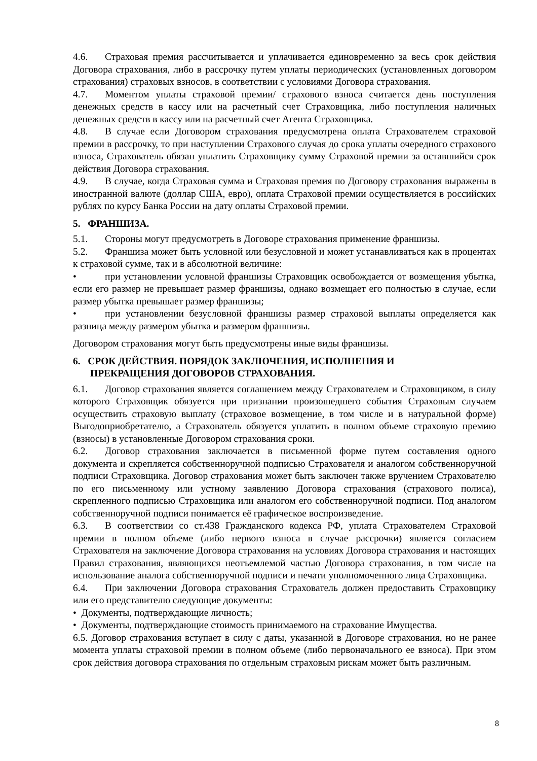4.6. Страховая премия рассчитывается и уплачивается единовременно за весь срок действия Договора страхования, либо в рассрочку путем уплаты периодических (установленных договором страхования) страховых взносов, в соответствии с условиями Договора страхования.
4.7. Моментом уплаты страховой премии/ страхового взноса считается день поступления денежных средств в кассу или на расчетный счет Страховщика, либо поступления наличных денежных средств в кассу или на расчетный счет Агента Страховщика.
4.8. В случае если Договором страхования предусмотрена оплата Страхователем страховой премии в рассрочку, то при наступлении Страхового случая до срока уплаты очередного страхового взноса, Страхователь обязан уплатить Страховщику сумму Страховой премии за оставшийся срок действия Договора страхования.
4.9. В случае, когда Страховая сумма и Страховая премия по Договору страхования выражены в иностранной валюте (доллар США, евро), оплата Страховой премии осуществляется в российских рублях по курсу Банка России на дату оплаты Страховой премии.
5. ФРАНШИЗА.
5.1. Стороны могут предусмотреть в Договоре страхования применение франшизы.
5.2. Франшиза может быть условной или безусловной и может устанавливаться как в процентах к страховой сумме, так и в абсолютной величине:
• при установлении условной франшизы Страховщик освобождается от возмещения убытка, если его размер не превышает размер франшизы, однако возмещает его полностью в случае, если размер убытка превышает размер франшизы;
• при установлении безусловной франшизы размер страховой выплаты определяется как разница между размером убытка и размером франшизы.
Договором страхования могут быть предусмотрены иные виды франшизы.
6. СРОК ДЕЙСТВИЯ. ПОРЯДОК ЗАКЛЮЧЕНИЯ, ИСПОЛНЕНИЯ И
ПРЕКРАЩЕНИЯ ДОГОВОРОВ СТРАХОВАНИЯ.
6.1. Договор страхования является соглашением между Страхователем и Страховщиком, в силу которого Страховщик обязуется при признании произошедшего события Страховым случаем осуществить страховую выплату (страховое возмещение, в том числе и в натуральной форме) Выгодоприобретателю, а Страхователь обязуется уплатить в полном объеме страховую премию (взносы) в установленные Договором страхования сроки.
6.2. Договор страхования заключается в письменной форме путем составления одного документа и скрепляется собственноручной подписью Страхователя и аналогом собственноручной подписи Страховщика. Договор страхования может быть заключен также вручением Страхователю по его письменному или устному заявлению Договора страхования (страхового полиса), скрепленного подписью Страховщика или аналогом его собственноручной подписи. Под аналогом собственноручной подписи понимается её графическое воспроизведение.
6.3. В соответствии со ст.438 Гражданского кодекса РФ, уплата Страхователем Страховой премии в полном объеме (либо первого взноса в случае рассрочки) является согласием Страхователя на заключение Договора страхования на условиях Договора страхования и настоящих Правил страхования, являющихся неотъемлемой частью Договора страхования, в том числе на использование аналога собственноручной подписи и печати уполномоченного лица Страховщика.
6.4. При заключении Договора страхования Страхователь должен предоставить Страховщику или его представителю следующие документы:
• Документы, подтверждающие личность;
• Документы, подтверждающие стоимость принимаемого на страхование Имущества.
6.5. Договор страхования вступает в силу с даты, указанной в Договоре страхования, но не ранее момента уплаты страховой премии в полном объеме (либо первоначального ее взноса). При этом срок действия договора страхования по отдельным страховым рискам может быть различным.
8